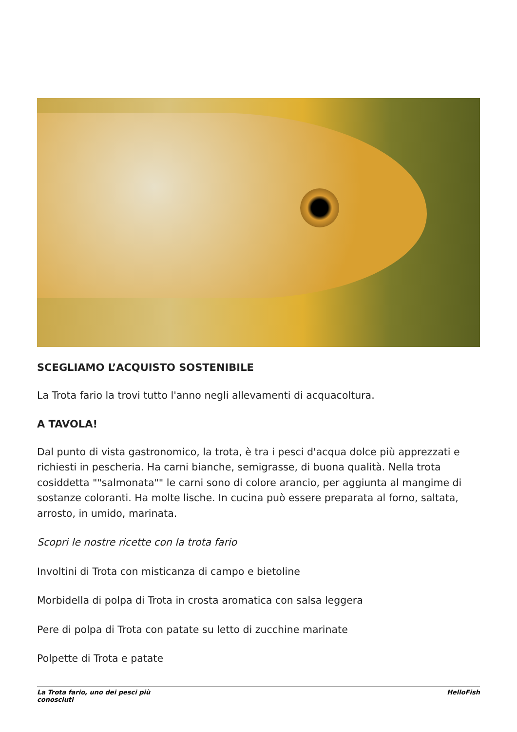SCEGLIAMO L’ACQUISTO SOSTENIBILE
La Trota fario la trovi tutto l'anno negli allevamenti di acquacoltura.
A TAVOLA!
Dal punto di vista gastronomico, la trota, è tra i pesci d'acqua dolce più apprezzati e richiesti in pescheria. Ha carni bianche, semigrasse, di buona qualità. Nella trota cosiddetta ""salmonata"" le carni sono di colore arancio, per aggiunta al mangime di sostanze coloranti. Ha molte lische. In cucina può essere preparata al forno, saltata, arrosto, in umido, marinata.
Scopri le nostre ricette con la trota fario
Involtini di Trota con misticanza di campo e bietoline
Morbidella di polpa di Trota in crosta aromatica con salsa leggera
Pere di polpa di Trota con patate su letto di zucchine marinate
Polpette di Trota e patate
La Trota fario, uno dei pesci più
conosciuti
HelloFish